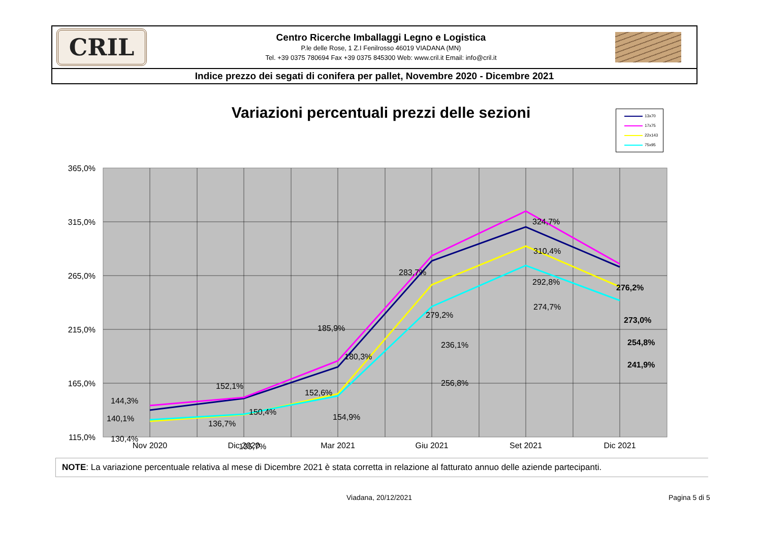CRIL
Centro Ricerche Imballaggi Legno e Logistica
P.le delle Rose, 1 Z.I Fenilrosso 46019 VIADANA (MN)
Tel. +39 0375 780694 Fax +39 0375 845300 Web: www.cril.it Email: info@cril.it
Indice prezzo dei segati di conifera per pallet, Novembre 2020 - Dicembre 2021
Variazioni percentuali prezzi delle sezioni
13x70
17x75
22x143
75x95
365,0%
315,0%
265,0%
215,0%
165,0%
115,0%
Nov 2020
Dic 2020
Mar 2021
Giu 2021
Set 2021
Dic 2021
144,3%
140,1%
130,4%
129,1%
152,1%
150,4%
136,7%
135,7%
185,9%
180,3%
152,6%
154,9%
283,7%
279,2%
236,1%
256,8%
324,7%
310,4%
292,8%
274,7%
276,2%
273,0%
254,8%
241,9%
NOTE: La variazione percentuale relativa al mese di Dicembre 2021 è stata corretta in relazione al fatturato annuo delle aziende partecipanti.
Viadana, 20/12/2021 Pagina 5 di 5